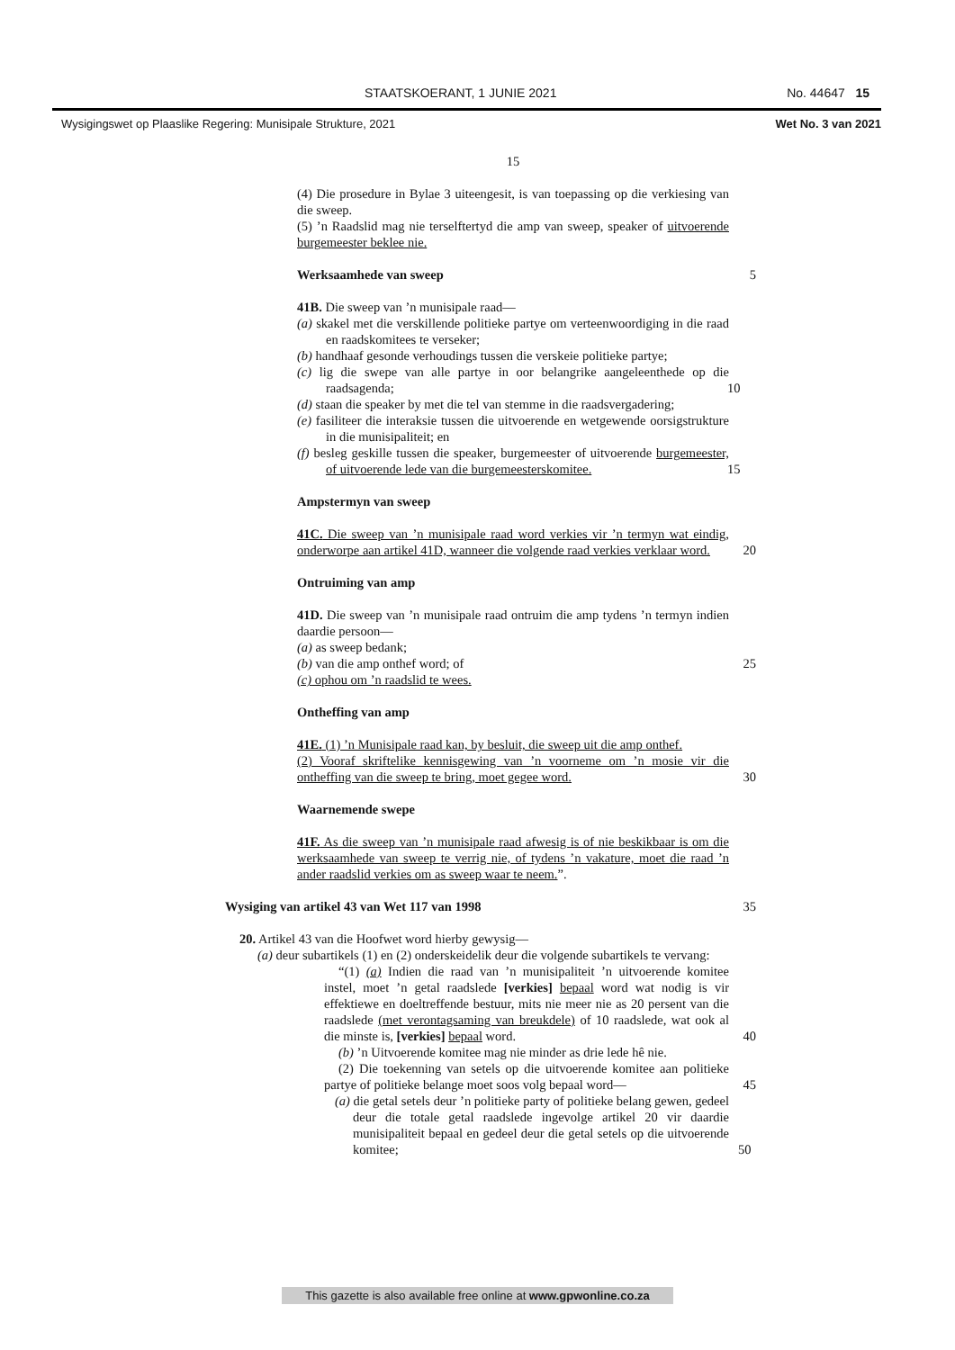STAATSKOERANT, 1 JUNIE 2021 No. 44647 15
Wysigingswet op Plaaslike Regering: Munisipale Strukture, 2021
Wet No. 3 van 2021
15
(4) Die prosedure in Bylae 3 uiteengesit, is van toepassing op die verkiesing van die sweep.
(5) ’n Raadslid mag nie terselftertyd die amp van sweep, speaker of uitvoerende burgemeester beklee nie.
Werksaamhede van sweep 5
41B. Die sweep van ’n munisipale raad—
(a) skakel met die verskillende politieke partye om verteenwoordiging in die raad en raadskomitees te verseker;
(b) handhaaf gesonde verhoudings tussen die verskeie politieke partye;
(c) lig die swepe van alle partye in oor belangrike aangeleenthede op die raadsagenda; 10
(d) staan die speaker by met die tel van stemme in die raadsvergadering;
(e) fasiliteer die interaksie tussen die uitvoerende en wetgewende oorsigstrukture in die munisipaliteit; en
(f) besleg geskille tussen die speaker, burgemeester of uitvoerende burgemeester, of uitvoerende lede van die burgemeesterskomitee. 15
Ampstermyn van sweep
41C. Die sweep van ’n munisipale raad word verkies vir ’n termyn wat eindig, onderworpe aan artikel 41D, wanneer die volgende raad verkies verklaar word. 20
Ontruiming van amp
41D. Die sweep van ’n munisipale raad ontruim die amp tydens ’n termyn indien daardie persoon—
(a) as sweep bedank;
(b) van die amp onthef word; of 25
(c) ophou om ’n raadslid te wees.
Ontheffing van amp
41E. (1) ’n Munisipale raad kan, by besluit, die sweep uit die amp onthef.
(2) Vooraf skriftelike kennisgewing van ’n voorneme om ’n mosie vir die ontheffing van die sweep te bring, moet gegee word. 30
Waarnemende swepe
41F. As die sweep van ’n munisipale raad afwesig is of nie beskikbaar is om die werksaamhede van sweep te verrig nie, of tydens ’n vakature, moet die raad ’n ander raadslid verkies om as sweep waar te neem.”.
Wysiging van artikel 43 van Wet 117 van 1998 35
20. Artikel 43 van die Hoofwet word hierby gewysig—
(a) deur subartikels (1) en (2) onderskeidelik deur die volgende subartikels te vervang:
“(1) (a) Indien die raad van ’n munisipaliteit ’n uitvoerende komitee instel, moet ’n getal raadslede [verkies] bepaal word wat nodig is vir effektiewe en doeltreffende bestuur, mits nie meer nie as 20 persent van die raadslede (met verontagsaming van breukdele) of 10 raadslede, wat ook al die minste is, [verkies] bepaal word. 40
(b) ’n Uitvoerende komitee mag nie minder as drie lede hê nie.
(2) Die toekenning van setels op die uitvoerende komitee aan politieke partye of politieke belange moet soos volg bepaal word— 45
(a) die getal setels deur ’n politieke party of politieke belang gewen, gedeel deur die totale getal raadslede ingevolge artikel 20 vir daardie munisipaliteit bepaal en gedeel deur die getal setels op die uitvoerende komitee; 50
This gazette is also available free online at www.gpwonline.co.za